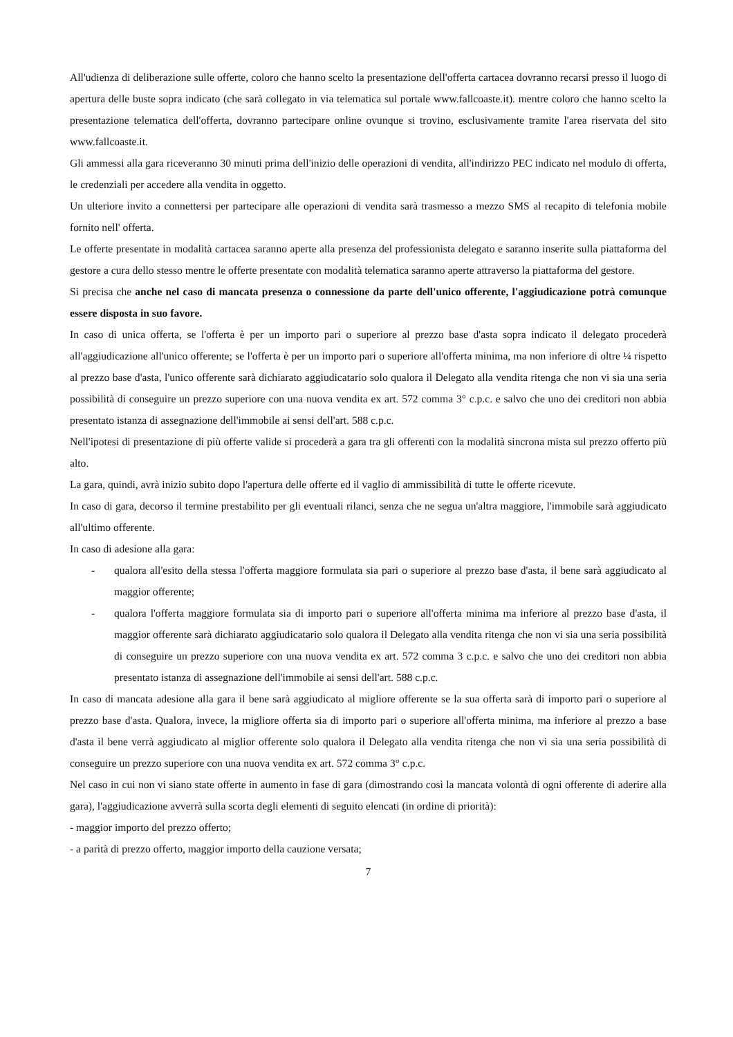All'udienza di deliberazione sulle offerte, coloro che hanno scelto la presentazione dell'offerta cartacea dovranno recarsi presso il luogo di apertura delle buste sopra indicato (che sarà collegato in via telematica sul portale www.fallcoaste.it). mentre coloro che hanno scelto la presentazione telematica dell'offerta, dovranno partecipare online ovunque si trovino, esclusivamente tramite l'area riservata del sito www.fallcoaste.it.
Gli ammessi alla gara riceveranno 30 minuti prima dell'inizio delle operazioni di vendita, all'indirizzo PEC indicato nel modulo di offerta, le credenziali per accedere alla vendita in oggetto.
Un ulteriore invito a connettersi per partecipare alle operazioni di vendita sarà trasmesso a mezzo SMS al recapito di telefonia mobile fornito nell' offerta.
Le offerte presentate in modalità cartacea saranno aperte alla presenza del professionista delegato e saranno inserite sulla piattaforma del gestore a cura dello stesso mentre le offerte presentate con modalità telematica saranno aperte attraverso la piattaforma del gestore.
Si precisa che anche nel caso di mancata presenza o connessione da parte dell'unico offerente, l'aggiudicazione potrà comunque essere disposta in suo favore.
In caso di unica offerta, se l'offerta è per un importo pari o superiore al prezzo base d'asta sopra indicato il delegato procederà all'aggiudicazione all'unico offerente; se l'offerta è per un importo pari o superiore all'offerta minima, ma non inferiore di oltre ¼ rispetto al prezzo base d'asta, l'unico offerente sarà dichiarato aggiudicatario solo qualora il Delegato alla vendita ritenga che non vi sia una seria possibilità di conseguire un prezzo superiore con una nuova vendita ex art. 572 comma 3° c.p.c. e salvo che uno dei creditori non abbia presentato istanza di assegnazione dell'immobile ai sensi dell'art. 588 c.p.c.
Nell'ipotesi di presentazione di più offerte valide si procederà a gara tra gli offerenti con la modalità sincrona mista sul prezzo offerto più alto.
La gara, quindi, avrà inizio subito dopo l'apertura delle offerte ed il vaglio di ammissibilità di tutte le offerte ricevute.
In caso di gara, decorso il termine prestabilito per gli eventuali rilanci, senza che ne segua un'altra maggiore, l'immobile sarà aggiudicato all'ultimo offerente.
In caso di adesione alla gara:
- qualora all'esito della stessa l'offerta maggiore formulata sia pari o superiore al prezzo base d'asta, il bene sarà aggiudicato al maggior offerente;
- qualora l'offerta maggiore formulata sia di importo pari o superiore all'offerta minima ma inferiore al prezzo base d'asta, il maggior offerente sarà dichiarato aggiudicatario solo qualora il Delegato alla vendita ritenga che non vi sia una seria possibilità di conseguire un prezzo superiore con una nuova vendita ex art. 572 comma 3 c.p.c. e salvo che uno dei creditori non abbia presentato istanza di assegnazione dell'immobile ai sensi dell'art. 588 c.p.c.
In caso di mancata adesione alla gara il bene sarà aggiudicato al migliore offerente se la sua offerta sarà di importo pari o superiore al prezzo base d'asta. Qualora, invece, la migliore offerta sia di importo pari o superiore all'offerta minima, ma inferiore al prezzo a base d'asta il bene verrà aggiudicato al miglior offerente solo qualora il Delegato alla vendita ritenga che non vi sia una seria possibilità di conseguire un prezzo superiore con una nuova vendita ex art. 572 comma 3° c.p.c.
Nel caso in cui non vi siano state offerte in aumento in fase di gara (dimostrando così la mancata volontà di ogni offerente di aderire alla gara), l'aggiudicazione avverrà sulla scorta degli elementi di seguito elencati (in ordine di priorità):
- maggior importo del prezzo offerto;
- a parità di prezzo offerto, maggior importo della cauzione versata;
7